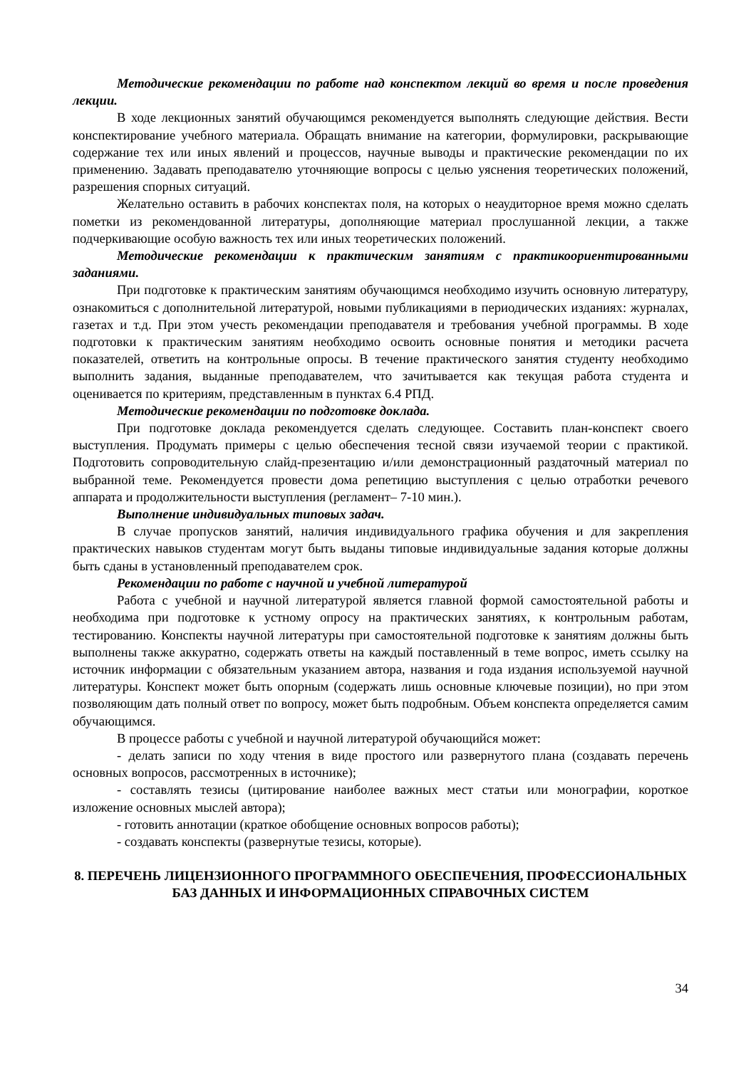Методические рекомендации по работе над конспектом лекций во время и после проведения лекции.
В ходе лекционных занятий обучающимся рекомендуется выполнять следующие действия. Вести конспектирование учебного материала. Обращать внимание на категории, формулировки, раскрывающие содержание тех или иных явлений и процессов, научные выводы и практические рекомендации по их применению. Задавать преподавателю уточняющие вопросы с целью уяснения теоретических положений, разрешения спорных ситуаций.
Желательно оставить в рабочих конспектах поля, на которых о неаудиторное время можно сделать пометки из рекомендованной литературы, дополняющие материал прослушанной лекции, а также подчеркивающие особую важность тех или иных теоретических положений.
Методические рекомендации к практическим занятиям с практикоориентированными заданиями.
При подготовке к практическим занятиям обучающимся необходимо изучить основную литературу, ознакомиться с дополнительной литературой, новыми публикациями в периодических изданиях: журналах, газетах и т.д. При этом учесть рекомендации преподавателя и требования учебной программы. В ходе подготовки к практическим занятиям необходимо освоить основные понятия и методики расчета показателей, ответить на контрольные опросы. В течение практического занятия студенту необходимо выполнить задания, выданные преподавателем, что зачитывается как текущая работа студента и оценивается по критериям, представленным в пунктах 6.4 РПД.
Методические рекомендации по подготовке доклада.
При подготовке доклада рекомендуется сделать следующее. Составить план-конспект своего выступления. Продумать примеры с целью обеспечения тесной связи изучаемой теории с практикой. Подготовить сопроводительную слайд-презентацию и/или демонстрационный раздаточный материал по выбранной теме. Рекомендуется провести дома репетицию выступления с целью отработки речевого аппарата и продолжительности выступления (регламент– 7-10 мин.).
Выполнение индивидуальных типовых задач.
В случае пропусков занятий, наличия индивидуального графика обучения и для закрепления практических навыков студентам могут быть выданы типовые индивидуальные задания которые должны быть сданы в установленный преподавателем срок.
Рекомендации по работе с научной и учебной литературой
Работа с учебной и научной литературой является главной формой самостоятельной работы и необходима при подготовке к устному опросу на практических занятиях, к контрольным работам, тестированию. Конспекты научной литературы при самостоятельной подготовке к занятиям должны быть выполнены также аккуратно, содержать ответы на каждый поставленный в теме вопрос, иметь ссылку на источник информации с обязательным указанием автора, названия и года издания используемой научной литературы. Конспект может быть опорным (содержать лишь основные ключевые позиции), но при этом позволяющим дать полный ответ по вопросу, может быть подробным. Объем конспекта определяется самим обучающимся.
В процессе работы с учебной и научной литературой обучающийся может:
- делать записи по ходу чтения в виде простого или развернутого плана (создавать перечень основных вопросов, рассмотренных в источнике);
- составлять тезисы (цитирование наиболее важных мест статьи или монографии, короткое изложение основных мыслей автора);
- готовить аннотации (краткое обобщение основных вопросов работы);
- создавать конспекты (развернутые тезисы, которые).
8. ПЕРЕЧЕНЬ ЛИЦЕНЗИОННОГО ПРОГРАММНОГО ОБЕСПЕЧЕНИЯ, ПРОФЕССИОНАЛЬНЫХ БАЗ ДАННЫХ И ИНФОРМАЦИОННЫХ СПРАВОЧНЫХ СИСТЕМ
34